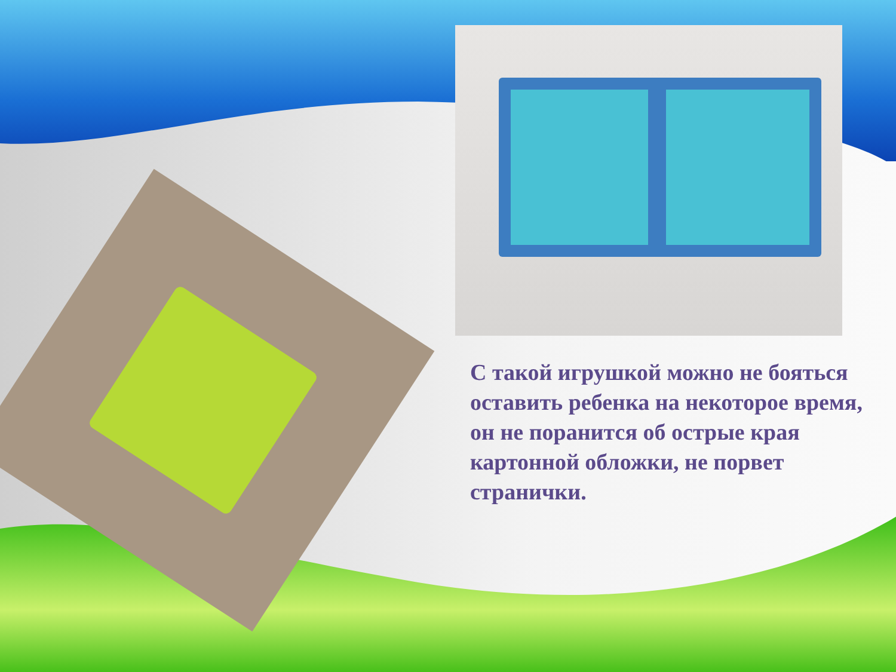С такой игрушкой можно не бояться оставить ребенка на некоторое время, он не поранится об острые края картонной обложки, не порвет странички.